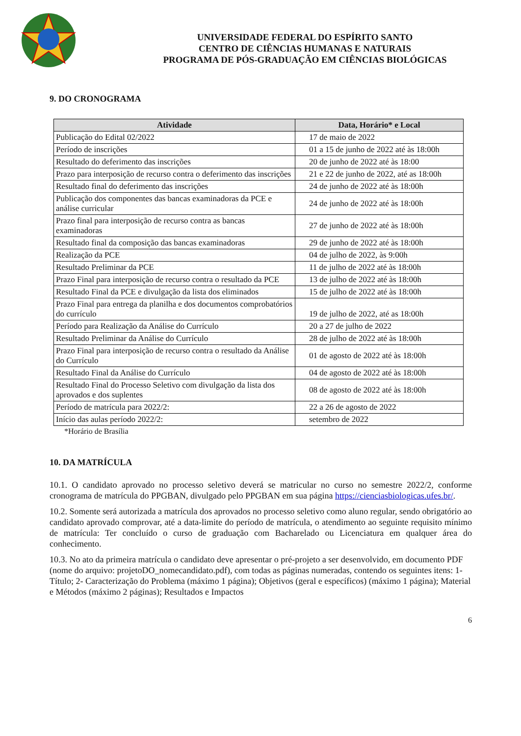UNIVERSIDADE FEDERAL DO ESPÍRITO SANTO
CENTRO DE CIÊNCIAS HUMANAS E NATURAIS
PROGRAMA DE PÓS-GRADUAÇÃO EM CIÊNCIAS BIOLÓGICAS
9. DO CRONOGRAMA
| Atividade | Data, Horário* e Local |
| --- | --- |
| Publicação do Edital 02/2022 | 17 de maio de 2022 |
| Período de inscrições | 01 a 15 de junho de 2022 até às 18:00h |
| Resultado do deferimento das inscrições | 20 de junho de 2022 até às 18:00 |
| Prazo para interposição de recurso contra o deferimento das inscrições | 21 e 22 de junho de 2022, até as 18:00h |
| Resultado final do deferimento das inscrições | 24 de junho de 2022 até às 18:00h |
| Publicação dos componentes das bancas examinadoras da PCE e análise curricular | 24 de junho de 2022 até às 18:00h |
| Prazo final para interposição de recurso contra as bancas examinadoras | 27 de junho de 2022 até às 18:00h |
| Resultado final da composição das bancas examinadoras | 29 de junho de 2022 até às 18:00h |
| Realização da PCE | 04 de julho de 2022, às 9:00h |
| Resultado Preliminar da PCE | 11 de julho de 2022 até às 18:00h |
| Prazo Final para interposição de recurso contra o resultado da PCE | 13 de julho de 2022 até às 18:00h |
| Resultado Final da PCE e divulgação da lista dos eliminados | 15 de julho de 2022 até às 18:00h |
| Prazo Final para entrega da planilha e dos documentos comprobatórios do currículo | 19 de julho de 2022, até as 18:00h |
| Período para Realização da Análise do Currículo | 20 a 27 de julho de 2022 |
| Resultado Preliminar da Análise do Currículo | 28 de julho de 2022 até às 18:00h |
| Prazo Final para interposição de recurso contra o resultado da Análise do Currículo | 01 de agosto de 2022 até às 18:00h |
| Resultado Final da Análise do Currículo | 04 de agosto de 2022 até às 18:00h |
| Resultado Final do Processo Seletivo com divulgação da lista dos aprovados e dos suplentes | 08 de agosto de 2022 até às 18:00h |
| Período de matrícula para 2022/2: | 22 a 26 de agosto de 2022 |
| Início das aulas período 2022/2: | setembro de 2022 |
*Horário de Brasília
10. DA MATRÍCULA
10.1. O candidato aprovado no processo seletivo deverá se matricular no curso no semestre 2022/2, conforme cronograma de matrícula do PPGBAN, divulgado pelo PPGBAN em sua página https://cienciasbiologicas.ufes.br/.
10.2. Somente será autorizada a matrícula dos aprovados no processo seletivo como aluno regular, sendo obrigatório ao candidato aprovado comprovar, até a data-limite do período de matrícula, o atendimento ao seguinte requisito mínimo de matrícula: Ter concluído o curso de graduação com Bacharelado ou Licenciatura em qualquer área do conhecimento.
10.3. No ato da primeira matrícula o candidato deve apresentar o pré-projeto a ser desenvolvido, em documento PDF (nome do arquivo: projetoDO_nomecandidato.pdf), com todas as páginas numeradas, contendo os seguintes itens: 1- Título; 2- Caracterização do Problema (máximo 1 página); Objetivos (geral e específicos) (máximo 1 página); Material e Métodos (máximo 2 páginas); Resultados e Impactos
6